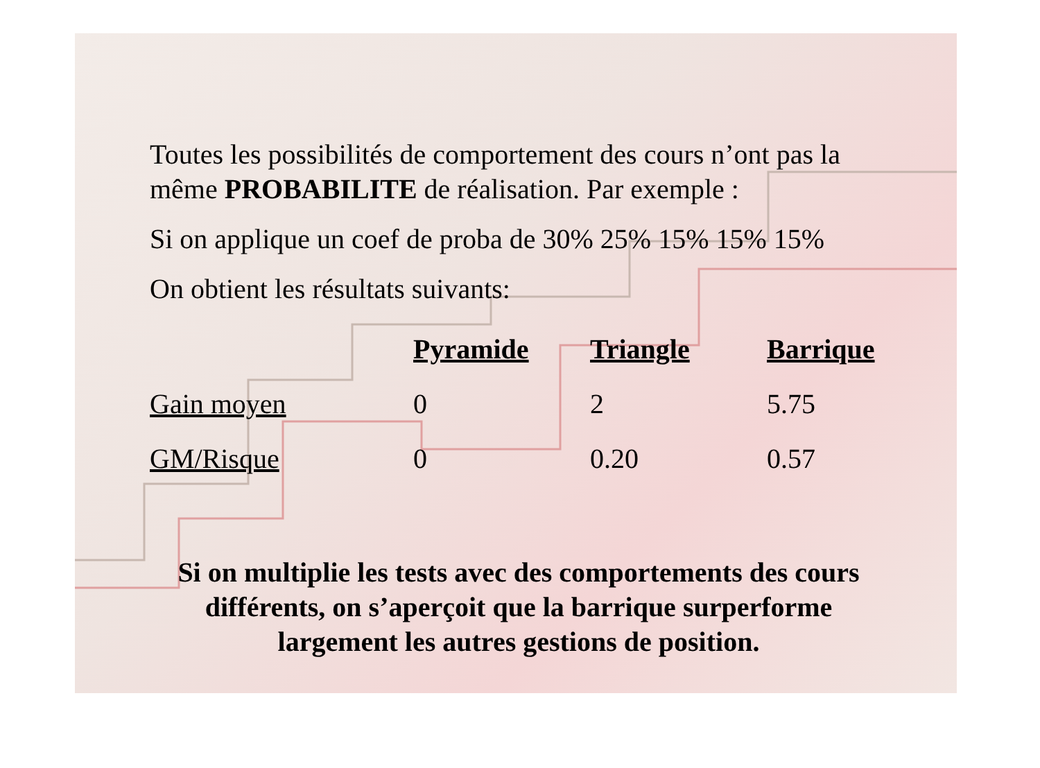Toutes les possibilités de comportement des cours n’ont pas la même PROBABILITE de réalisation. Par exemple :
Si on applique un coef de proba de 30% 25% 15% 15% 15%
On obtient les résultats suivants:
| | Pyramide | Triangle | Barrique |
| --- | --- | --- | --- |
| Gain moyen | 0 | 2 | 5.75 |
| GM/Risque | 0 | 0.20 | 0.57 |
Si on multiplie les tests avec des comportements des cours différents, on s’aperçoit que la barrique surperforme largement les autres gestions de position.